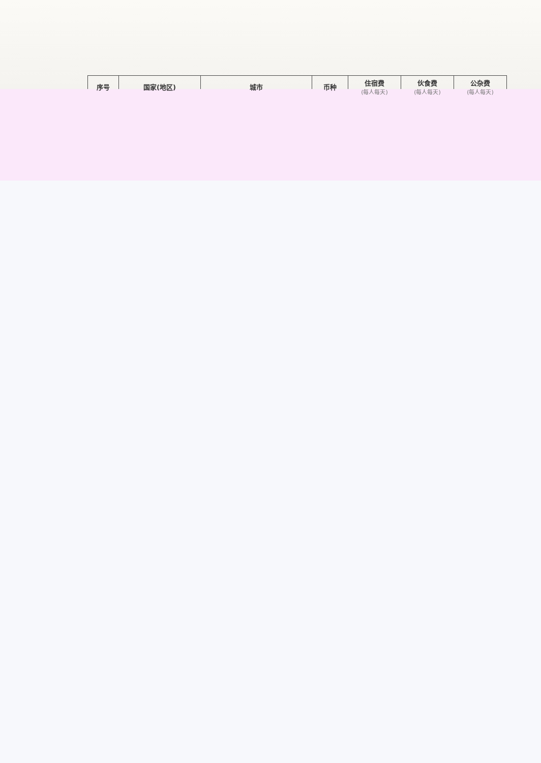| 序号 | 国家(地区) | 城市 | 币种 | 住宿费 (每人每天) | 伙食费 (每人每天) | 公杂费 (每人每天) |
| --- | --- | --- | --- | --- | --- | --- |